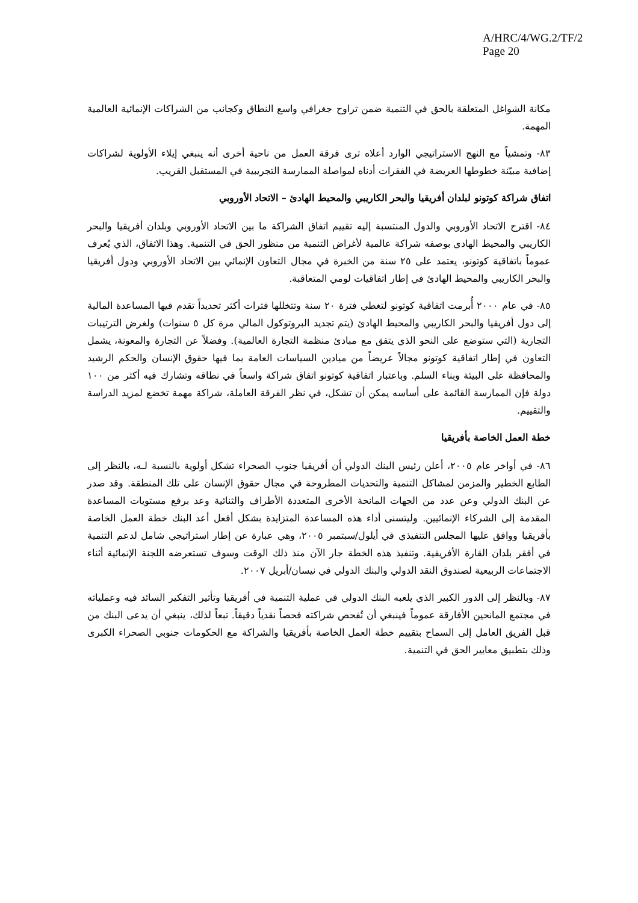A/HRC/4/WG.2/TF/2
Page 20
مكانة الشواغل المتعلقة بالحق في التنمية ضمن تراوح جغرافي واسع النطاق وكجانب من الشراكات الإنمائية العالمية المهمة.
٨٣- وتمشياً مع النهج الاستراتيجي الوارد أعلاه ترى فرقة العمل من ناحية أخرى أنه ينبغي إيلاء الأولوية لشراكات إضافية مبيّنة خطوطها العريضة في الفقرات أدناه لمواصلة الممارسة التجريبية في المستقبل القريب.
اتفاق شراكة كوتونو لبلدان أفريقيا والبحر الكاريبي والمحيط الهادئ – الاتحاد الأوروبي
٨٤- اقترح الاتحاد الأوروبي والدول المنتسبة إليه تقييم اتفاق الشراكة ما بين الاتحاد الأوروبي وبلدان أفريقيا والبحر الكاريبي والمحيط الهادي بوصفه شراكة عالمية لأغراض التنمية من منظور الحق في التنمية. وهذا الاتفاق، الذي يُعرف عموماً باتفاقية كوتونو، يعتمد على ٢٥ سنة من الخبرة في مجال التعاون الإنمائي بين الاتحاد الأوروبي ودول أفريقيا والبحر الكاريبي والمحيط الهادئ في إطار اتفاقيات لومي المتعاقبة.
٨٥- في عام ٢٠٠٠ أُبرمت اتفاقية كوتونو لتغطي فترة ٢٠ سنة وتتخللها فترات أكثر تحديداً تقدم فيها المساعدة المالية إلى دول أفريقيا والبحر الكاريبي والمحيط الهادئ (يتم تجديد البروتوكول المالي مرة كل ٥ سنوات) ولغرض الترتيبات التجارية (التي ستوضع على النحو الذي يتفق مع مبادئ منظمة التجارة العالمية). وفضلاً عن التجارة والمعونة، يشمل التعاون في إطار اتفاقية كوتونو مجالاً عريضاً من ميادين السياسات العامة بما فيها حقوق الإنسان والحكم الرشيد والمحافظة على البيئة وبناء السلم. وباعتبار اتفاقية كوتونو اتفاق شراكة واسعاً في نطاقه وتشارك فيه أكثر من ١٠٠ دولة فإن الممارسة القائمة على أساسه يمكن أن تشكل، في نظر الفرقة العاملة، شراكة مهمة تخضع لمزيد الدراسة والتقييم.
خطة العمل الخاصة بأفريقيا
٨٦- في أواخر عام ٢٠٠٥، أعلن رئيس البنك الدولي أن أفريقيا جنوب الصحراء تشكل أولوية بالنسبة لـه، بالنظر إلى الطابع الخطير والمزمن لمشاكل التنمية والتحديات المطروحة في مجال حقوق الإنسان على تلك المنطقة. وقد صدر عن البنك الدولي وعن عدد من الجهات المانحة الأخرى المتعددة الأطراف والثنائية وعد برفع مستويات المساعدة المقدمة إلى الشركاء الإنمائيين. وليتسنى أداء هذه المساعدة المتزايدة بشكل أفعل أعد البنك خطة العمل الخاصة بأفريقيا ووافق عليها المجلس التنفيذي في أيلول/سبتمبر ٢٠٠٥، وهي عبارة عن إطار استراتيجي شامل لدعم التنمية في أفقر بلدان القارة الأفريقية. وتنفيذ هذه الخطة جار الآن منذ ذلك الوقت وسوف تستعرضه اللجنة الإنمائية أثناء الاجتماعات الربيعية لصندوق النقد الدولي والبنك الدولي في نيسان/أبريل ٢٠٠٧.
٨٧- وبالنظر إلى الدور الكبير الذي يلعبه البنك الدولي في عملية التنمية في أفريقيا وتأثير التفكير السائد فيه وعملياته في مجتمع المانحين الأفارقة عموماً فينبغي أن تُفحص شراكته فحصاً نقدياً دقيقاً. تبعاً لذلك، ينبغي أن يدعى البنك من قبل الفريق العامل إلى السماح بتقييم خطة العمل الخاصة بأفريقيا والشراكة مع الحكومات جنوبي الصحراء الكبرى وذلك بتطبيق معايير الحق في التنمية.